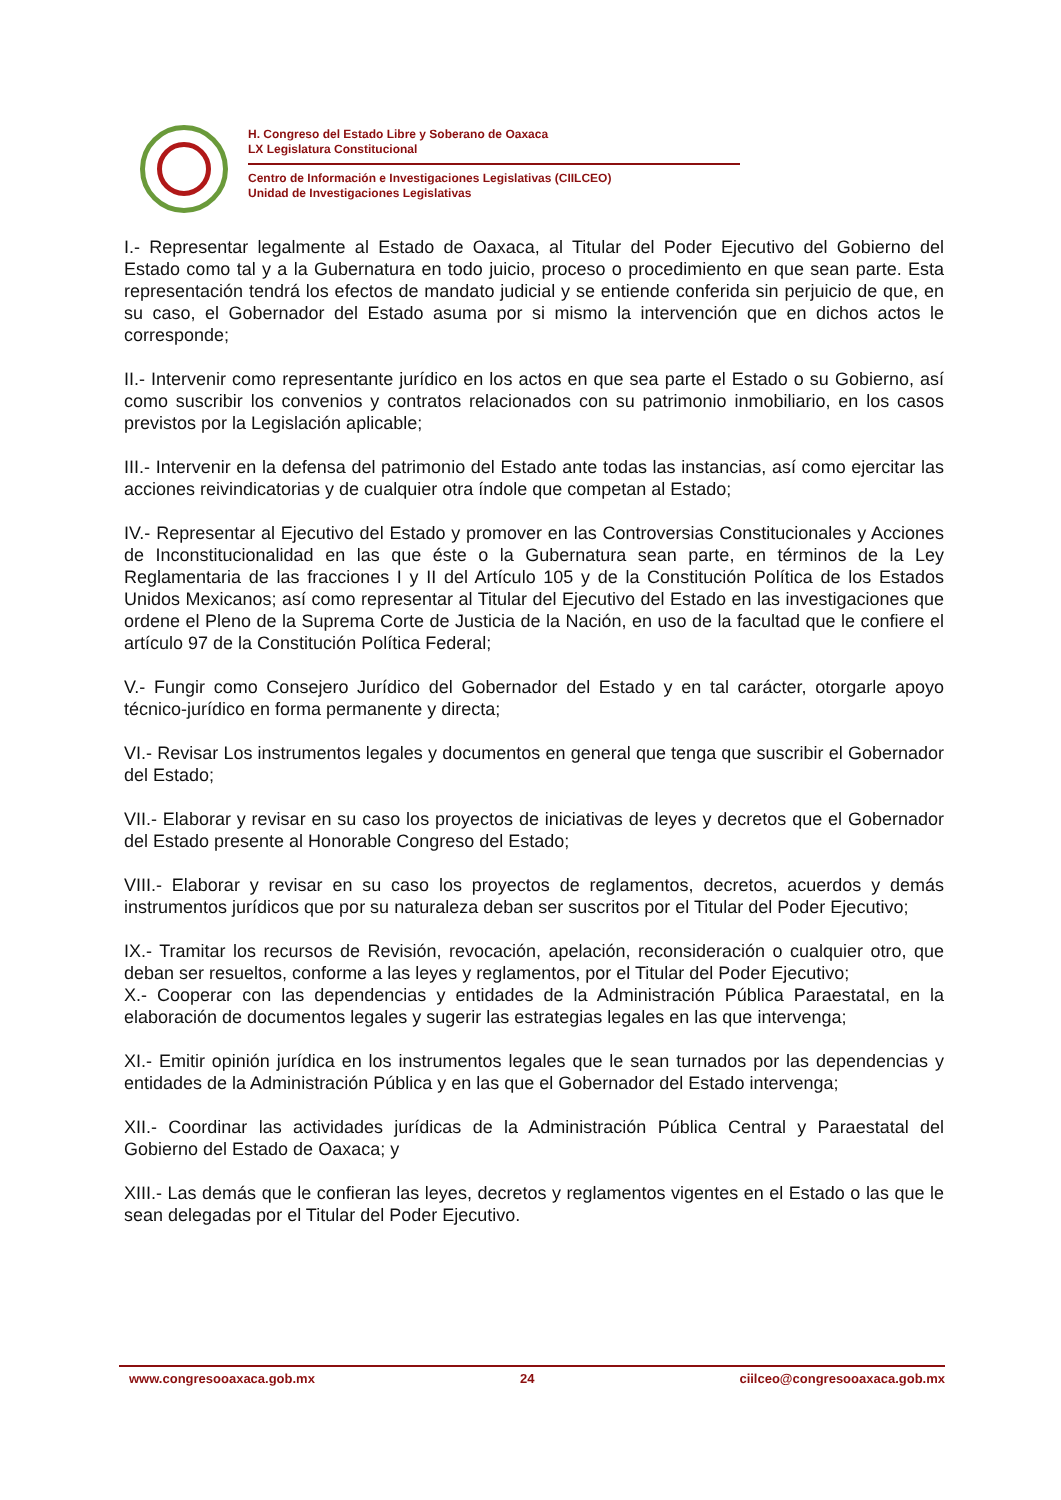H. Congreso del Estado Libre y Soberano de Oaxaca
LX Legislatura Constitucional
Centro de Información e Investigaciones Legislativas (CIILCEO)
Unidad de Investigaciones Legislativas
I.- Representar legalmente al Estado de Oaxaca, al Titular del Poder Ejecutivo del Gobierno del Estado como tal y a la Gubernatura en todo juicio, proceso o procedimiento en que sean parte. Esta representación tendrá los efectos de mandato judicial y se entiende conferida sin perjuicio de que, en su caso, el Gobernador del Estado asuma por si mismo la intervención que en dichos actos le corresponde;
II.- Intervenir como representante jurídico en los actos en que sea parte el Estado o su Gobierno, así como suscribir los convenios y contratos relacionados con su patrimonio inmobiliario, en los casos previstos por la Legislación aplicable;
III.- Intervenir en la defensa del patrimonio del Estado ante todas las instancias, así como ejercitar las acciones reivindicatorias y de cualquier otra índole que competan al Estado;
IV.- Representar al Ejecutivo del Estado y promover en las Controversias Constitucionales y Acciones de Inconstitucionalidad en las que éste o la Gubernatura sean parte, en términos de la Ley Reglamentaria de las fracciones I y II del Artículo 105 y de la Constitución Política de los Estados Unidos Mexicanos; así como representar al Titular del Ejecutivo del Estado en las investigaciones que ordene el Pleno de la Suprema Corte de Justicia de la Nación, en uso de la facultad que le confiere el artículo 97 de la Constitución Política Federal;
V.- Fungir como Consejero Jurídico del Gobernador del Estado y en tal carácter, otorgarle apoyo técnico-jurídico en forma permanente y directa;
VI.- Revisar Los instrumentos legales y documentos en general que tenga que suscribir el Gobernador del Estado;
VII.- Elaborar y revisar en su caso los proyectos de iniciativas de leyes y decretos que el Gobernador del Estado presente al Honorable Congreso del Estado;
VIII.- Elaborar y revisar en su caso los proyectos de reglamentos, decretos, acuerdos y demás instrumentos jurídicos que por su naturaleza deban ser suscritos por el Titular del Poder Ejecutivo;
IX.- Tramitar los recursos de Revisión, revocación, apelación, reconsideración o cualquier otro, que deban ser resueltos, conforme a las leyes y reglamentos, por el Titular del Poder Ejecutivo;
X.- Cooperar con las dependencias y entidades de la Administración Pública Paraestatal, en la elaboración de documentos legales y sugerir las estrategias legales en las que intervenga;
XI.- Emitir opinión jurídica en los instrumentos legales que le sean turnados por las dependencias y entidades de la Administración Pública y en las que el Gobernador del Estado intervenga;
XII.- Coordinar las actividades jurídicas de la Administración Pública Central y Paraestatal del Gobierno del Estado de Oaxaca; y
XIII.- Las demás que le confieran las leyes, decretos y reglamentos vigentes en el Estado o las que le sean delegadas por el Titular del Poder Ejecutivo.
www.congresooaxaca.gob.mx 24 ciilceo@congresooaxaca.gob.mx